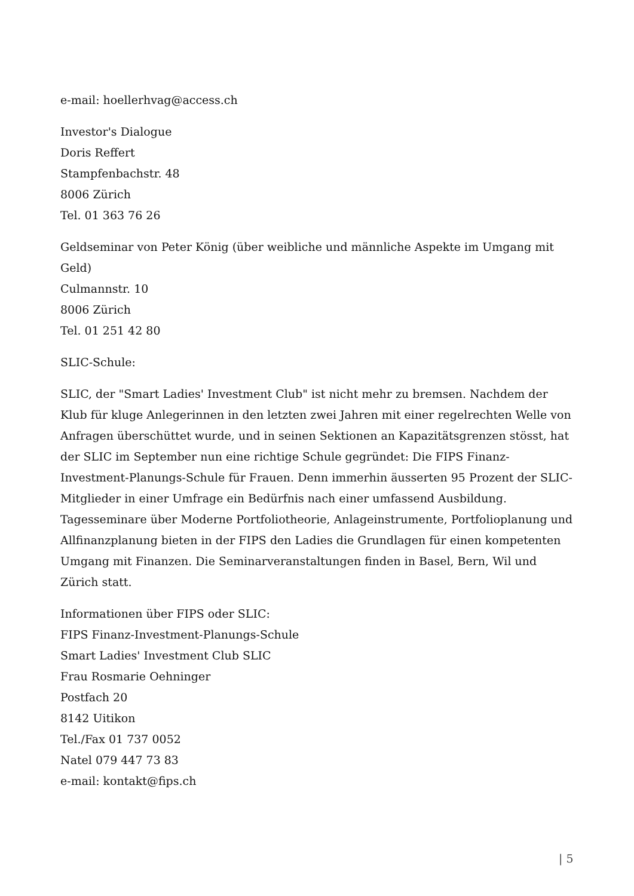e-mail: hoellerhvag@access.ch
Investor's Dialogue
Doris Reffert
Stampfenbachstr. 48
8006 Zürich
Tel. 01 363 76 26
Geldseminar von Peter König (über weibliche und männliche Aspekte im Umgang mit Geld)
Culmannstr. 10
8006 Zürich
Tel. 01 251 42 80
SLIC-Schule:
SLIC, der "Smart Ladies' Investment Club" ist nicht mehr zu bremsen. Nachdem der Klub für kluge Anlegerinnen in den letzten zwei Jahren mit einer regelrechten Welle von Anfragen überschüttet wurde, und in seinen Sektionen an Kapazitätsgrenzen stösst, hat der SLIC im September nun eine richtige Schule gegründet: Die FIPS Finanz-Investment-Planungs-Schule für Frauen. Denn immerhin äusserten 95 Prozent der SLIC-Mitglieder in einer Umfrage ein Bedürfnis nach einer umfassend Ausbildung. Tagesseminare über Moderne Portfoliotheorie, Anlageinstrumente, Portfolioplanung und Allfinanzplanung bieten in der FIPS den Ladies die Grundlagen für einen kompetenten Umgang mit Finanzen. Die Seminarveranstaltungen finden in Basel, Bern, Wil und Zürich statt.
Informationen über FIPS oder SLIC:
FIPS Finanz-Investment-Planungs-Schule
Smart Ladies' Investment Club SLIC
Frau Rosmarie Oehninger
Postfach 20
8142 Uitikon
Tel./Fax 01 737 0052
Natel 079 447 73 83
e-mail: kontakt@fips.ch
| 5